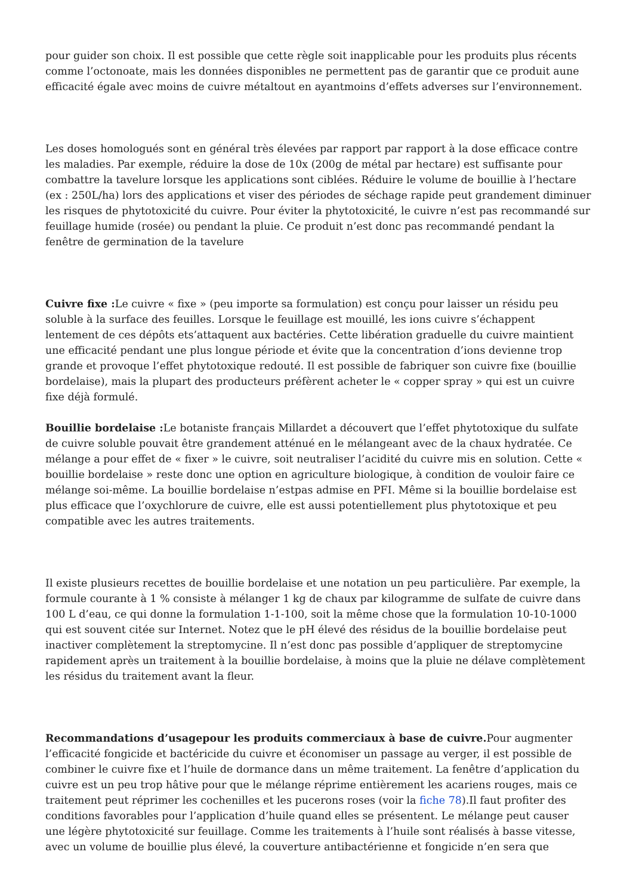pour guider son choix. Il est possible que cette règle soit inapplicable pour les produits plus récents comme l’octonoate, mais les données disponibles ne permettent pas de garantir que ce produit aune efficacité égale avec moins de cuivre métaltout en ayantmoins d’effets adverses sur l’environnement.
Les doses homologués sont en général très élevées par rapport par rapport à la dose efficace contre les maladies. Par exemple, réduire la dose de 10x (200g de métal par hectare) est suffisante pour combattre la tavelure lorsque les applications sont ciblées. Réduire le volume de bouillie à l’hectare (ex : 250L/ha) lors des applications et viser des périodes de séchage rapide peut grandement diminuer les risques de phytotoxicité du cuivre. Pour éviter la phytotoxicité, le cuivre n’est pas recommandé sur feuillage humide (rosée) ou pendant la pluie. Ce produit n’est donc pas recommandé pendant la fenêtre de germination de la tavelure
Cuivre fixe : Le cuivre « fixe » (peu importe sa formulation) est conçu pour laisser un résidu peu soluble à la surface des feuilles. Lorsque le feuillage est mouillé, les ions cuivre s’échappent lentement de ces dépôts ets’attaquent aux bactéries. Cette libération graduelle du cuivre maintient une efficacité pendant une plus longue période et évite que la concentration d’ions devienne trop grande et provoque l’effet phytotoxique redouté. Il est possible de fabriquer son cuivre fixe (bouillie bordelaise), mais la plupart des producteurs préfèrent acheter le « copper spray » qui est un cuivre fixe déjà formulé.
Bouillie bordelaise : Le botaniste français Millardet a découvert que l’effet phytotoxique du sulfate de cuivre soluble pouvait être grandement atténué en le mélangeant avec de la chaux hydratée. Ce mélange a pour effet de « fixer » le cuivre, soit neutraliser l’acidité du cuivre mis en solution. Cette « bouillie bordelaise » reste donc une option en agriculture biologique, à condition de vouloir faire ce mélange soi-même. La bouillie bordelaise n’estpas admise en PFI. Même si la bouillie bordelaise est plus efficace que l’oxychlorure de cuivre, elle est aussi potentiellement plus phytotoxique et peu compatible avec les autres traitements.
Il existe plusieurs recettes de bouillie bordelaise et une notation un peu particulière. Par exemple, la formule courante à 1 % consiste à mélanger 1 kg de chaux par kilogramme de sulfate de cuivre dans 100 L d’eau, ce qui donne la formulation 1-1-100, soit la même chose que la formulation 10-10-1000 qui est souvent citée sur Internet. Notez que le pH élevé des résidus de la bouillie bordelaise peut inactiver complètement la streptomycine. Il n’est donc pas possible d’appliquer de streptomycine rapidement après un traitement à la bouillie bordelaise, à moins que la pluie ne délave complètement les résidus du traitement avant la fleur.
Recommandations d’usagepour les produits commerciaux à base de cuivre. Pour augmenter l’efficacité fongicide et bactéricide du cuivre et économiser un passage au verger, il est possible de combiner le cuivre fixe et l’huile de dormance dans un même traitement. La fenêtre d’application du cuivre est un peu trop hâtive pour que le mélange réprime entièrement les acariens rouges, mais ce traitement peut réprimer les cochenilles et les pucerons roses (voir la fiche 78).Il faut profiter des conditions favorables pour l’application d’huile quand elles se présentent. Le mélange peut causer une légère phytotoxicité sur feuillage. Comme les traitements à l’huile sont réalisés à basse vitesse, avec un volume de bouillie plus élevé, la couverture antibactérienne et fongicide n’en sera que